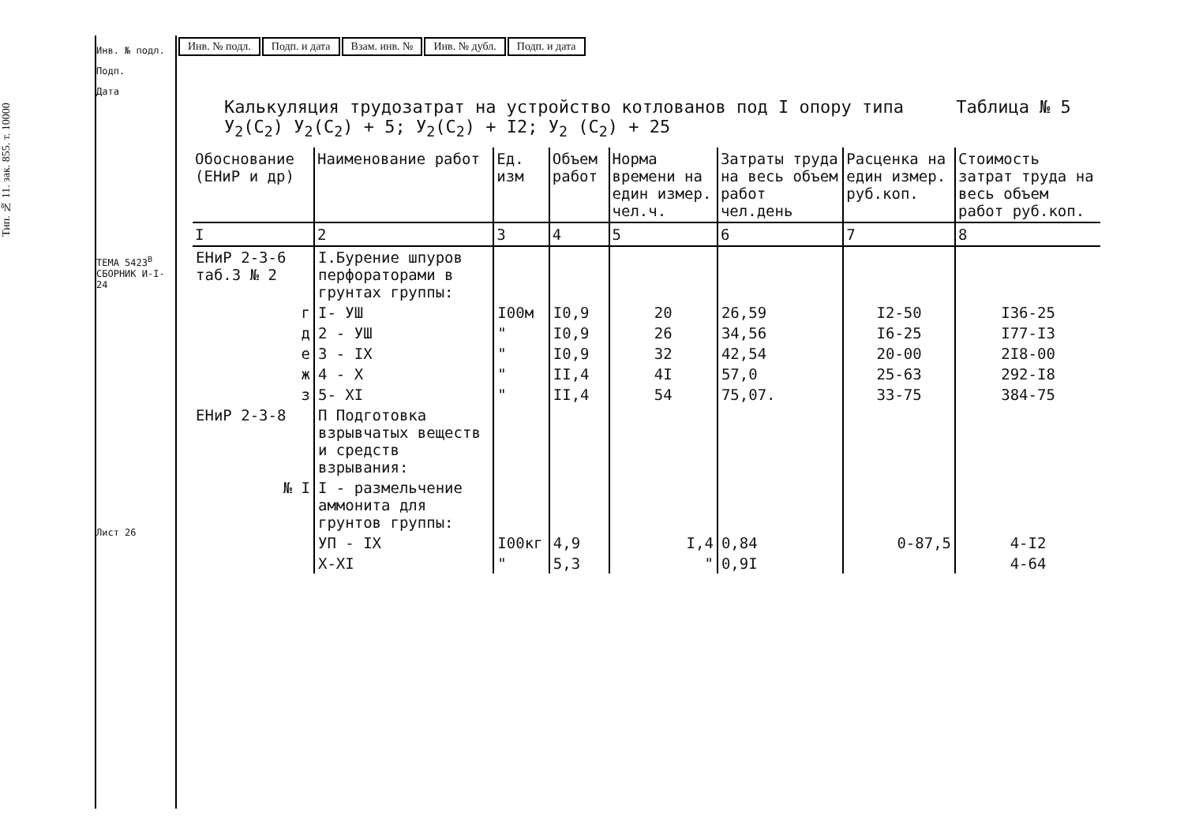Тип. № 11. зак. 855. т. 10000
Инв. № подл.
Подп.
Дата
ТЕМА 5423<sup>В</sup> СБОРНИК И-I-24
Лист 26
| Инв. № подл. | Подп. и дата | Взам. инв. № | Инв. № дубл. | Подп. и дата |
Калькуляция трудозатрат на устройство котлованов под I опору типа Таблица № 5
У<sub>2</sub>(С<sub>2</sub>) У<sub>2</sub>(С<sub>2</sub>) + 5; У<sub>2</sub>(С<sub>2</sub>) + I2; У<sub>2</sub> (С<sub>2</sub>) + 25
| Обоснование (ЕНиР и др) | Наименование работ | Ед. изм | Объем работ | Норма времени на един измер. чел.ч. | Затраты труда на весь объем работ чел.день | Расценка на един измер. руб.коп. | Стоимость затрат труда на весь объем работ руб.коп. |
| --- | --- | --- | --- | --- | --- | --- | --- |
| I | 2 | 3 | 4 | 5 | 6 | 7 | 8 |
| ЕНиР 2-3-6 таб.3 № 2 | I.Бурение шпуров перфораторами в грунтах группы: | | | | | | |
| г | I- УШ | I00м | I0,9 | 20 | 26,59 | I2-50 | I36-25 |
| д | 2 - УШ | " | I0,9 | 26 | 34,56 | I6-25 | I77-I3 |
| е | 3 - IX | " | I0,9 | 32 | 42,54 | 20-00 | 2I8-00 |
| ж | 4 - X | " | II,4 | 4I | 57,0 | 25-63 | 292-I8 |
| з | 5- XI | " | II,4 | 54 | 75,07. | 33-75 | 384-75 |
| ЕНиР 2-3-8 | П Подготовка взрывчатых веществ и средств взрывания: | | | | | | |
| № I | I - размельчение аммонита для грунтов группы: | | | | | | |
| | УП - IX | I00кг | 4,9 | I,4 | 0,84 | 0-87,5 | 4-I2 |
| | X-XI | " | 5,3 | " | 0,9I | | 4-64 |